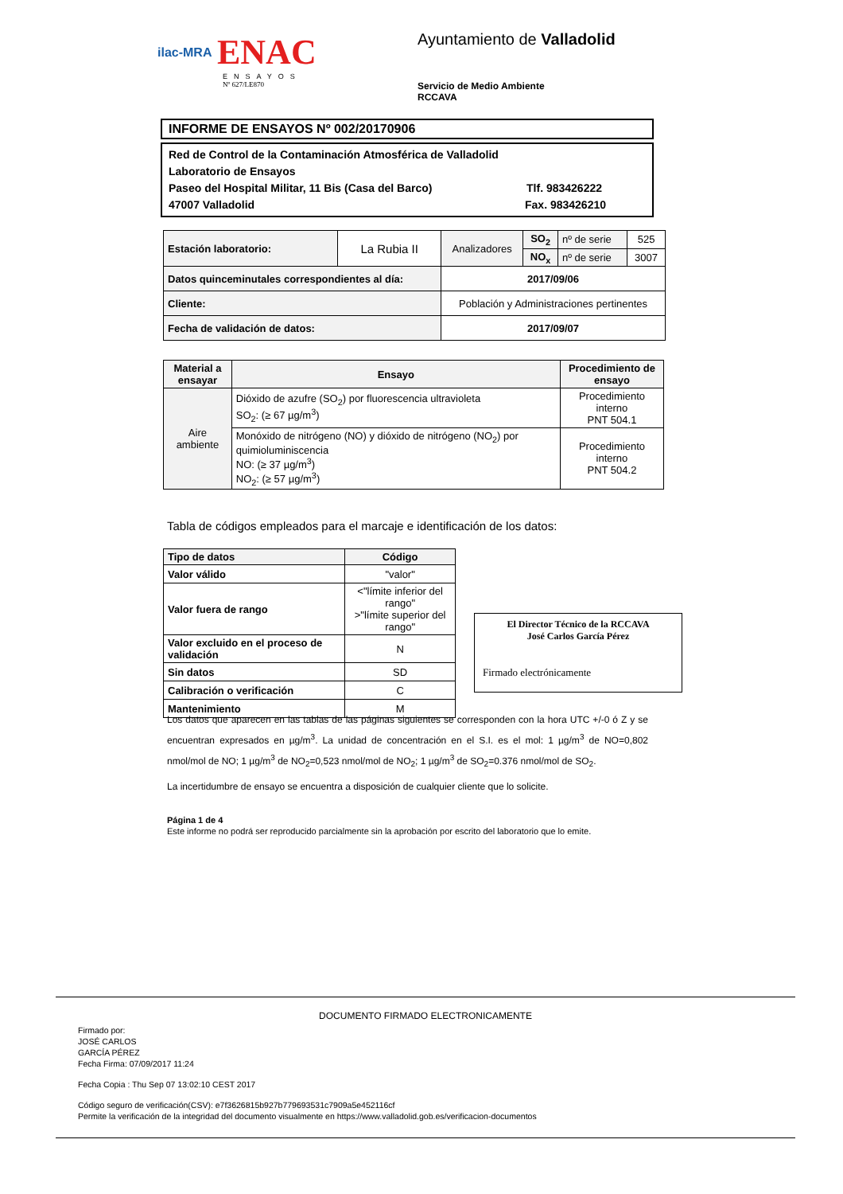ilac-MRA ENAC
ENSAYOS
Nº 627/LE870
Ayuntamiento de Valladolid
Servicio de Medio Ambiente
RCCAVA
INFORME DE ENSAYOS Nº 002/20170906
Red de Control de la Contaminación Atmosférica de Valladolid
Laboratorio de Ensayos
Paseo del Hospital Militar, 11 Bis (Casa del Barco) Tlf. 983426222
47007 Valladolid Fax. 983426210
| Estación laboratorio: | La Rubia II | Analizadores | SO<sub>2</sub> | nº de serie | 525 |
| | | | NO<sub>x</sub> | nº de serie | 3007 |
| Datos quinceminutales correspondientes al día: | | 2017/09/06 | | | |
| Cliente: | | Población y Administraciones pertinentes | | | |
| Fecha de validación de datos: | | 2017/09/07 | | | |
| Material a ensayar | Ensayo | Procedimiento de ensayo |
| --- | --- | --- |
| Aire ambiente | Dióxido de azufre (SO<sub>2</sub>) por fluorescencia ultravioleta SO<sub>2</sub>: (≥ 67 µg/m<sup>3</sup>) | Procedimiento interno PNT 504.1 |
| | Monóxido de nitrógeno (NO) y dióxido de nitrógeno (NO<sub>2</sub>) por quimioluminiscencia NO: (≥ 37 µg/m<sup>3</sup>) NO<sub>2</sub>: (≥ 57 µg/m<sup>3</sup>) | Procedimiento interno PNT 504.2 |
Tabla de códigos empleados para el marcaje e identificación de los datos:
| Tipo de datos | Código |
| --- | --- |
| Valor válido | "valor" |
| Valor fuera de rango | <"límite inferior del rango" >"límite superior del rango" |
| Valor excluido en el proceso de validación | N |
| Sin datos | SD |
| Calibración o verificación | C |
| Mantenimiento | M |
El Director Técnico de la RCCAVA
José Carlos García Pérez
Firmado electrónicamente
Los datos que aparecen en las tablas de las páginas siguientes se corresponden con la hora UTC +/-0 ó Z y se encuentran expresados en µg/m<sup>3</sup>. La unidad de concentración en el S.I. es el mol: 1 µg/m<sup>3</sup> de NO=0,802 nmol/mol de NO; 1 µg/m<sup>3</sup> de NO<sub>2</sub>=0,523 nmol/mol de NO<sub>2</sub>; 1 µg/m<sup>3</sup> de SO<sub>2</sub>=0.376 nmol/mol de SO<sub>2</sub>.
La incertidumbre de ensayo se encuentra a disposición de cualquier cliente que lo solicite.
Página 1 de 4
Este informe no podrá ser reproducido parcialmente sin la aprobación por escrito del laboratorio que lo emite.
DOCUMENTO FIRMADO ELECTRONICAMENTE
Firmado por:
JOSÉ CARLOS
GARCÍA PÉREZ
Fecha Firma: 07/09/2017 11:24
Fecha Copia : Thu Sep 07 13:02:10 CEST 2017
Código seguro de verificación(CSV): e7f3626815b927b779693531c7909a5e452116cf
Permite la verificación de la integridad del documento visualmente en https://www.valladolid.gob.es/verificacion-documentos